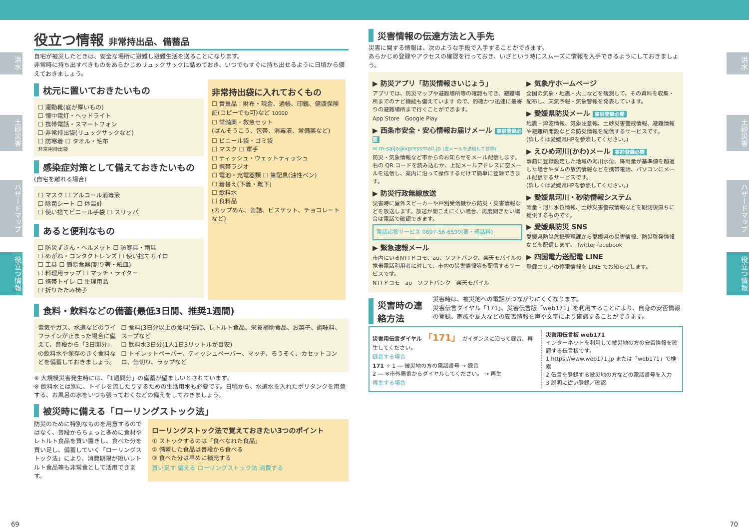洪水
土砂災害
ハザードマップ
役立つ情報
洪水
土砂災害
ハザードマップ
役立つ情報
役立つ情報 非常持出品、備蓄品
自宅が被災したときは、安全な場所に避難し避難生活を送ることになります。
非常時に持ち出すべきものをあらかじめリュックサックに詰めておき、いつでもすぐに持ち出せるように日頃から備えておきましょう。
枕元に置いておきたいもの
☐ 運動靴(底が厚いもの)
☐ 懐中電灯・ヘッドライト
☐ 携帯電話・スマートフォン
☐ 非常持出袋(リュックサックなど)
☐ 防寒着 ☐ タオル・毛布
非常用持出袋
感染症対策として備えておきたいもの
(自宅を離れる場合)
☐ マスク ☐ アルコール消毒液
☐ 除菌シート ☐ 体温計
☐ 使い捨てビニール手袋 ☐ スリッパ
あると便利なもの
☐ 防災ずきん・ヘルメット ☐ 防寒具・雨具
☐ めがね・コンタクトレンズ ☐ 使い捨てカイロ
☐ 工具 ☐ 簡易食器(割り箸・紙皿)
☐ 料理用ラップ ☐ マッチ・ライター
☐ 携帯トイレ ☐ 生理用品
☐ 折りたたみ椅子
非常持出袋に入れておくもの
☐ 貴重品：財布・現金、通帳、印鑑、健康保険証(コピーでも可)など 10000
☐ 常備薬・救急セット
(ばんそうこう、包帯、消毒液、常備薬など)
☐ ビニール袋・ゴミ袋
☐ マスク ☐ 軍手
☐ ティッシュ・ウェットティッシュ
☐ 携帯ラジオ
☐ 電池・充電器類 ☐ 筆記具(油性ペン)
☐ 着替え(下着・靴下)
☐ 飲料水
☐ 食料品
(カップめん、缶詰、ビスケット、チョコレートなど)
食料・飲料などの備蓄(最低3日間、推奨1週間)
電気やガス、水道などのライフラインが止まった場合に備えて、普段から「3日間分」の飲料水や保存のきく食料などを備蓄しておきましょう。
☐ 食料(3日分以上の食料)缶詰、レトルト食品、栄養補助食品、お菓子、調味料、スープなど
☐ 飲料水3日分(1人1日3リットルが目安)
☐ トイレットペーパー、ティッシュペーパー、マッチ、ろうそく、カセットコンロ、缶切り、ラップなど
※ 大規模災害発生時には、「1週間分」の備蓄が望ましいとされています。
※ 飲料水とは別に、トイレを流したりするための生活用水も必要です。日頃から、水道水を入れたポリタンクを用意する、お風呂の水をいつも張っておくなどの備えをしておきましょう。
被災時に備える「ローリングストック法」
防災のために特別なものを用意するのではなく、普段からちょっと多めに食材やレトルト食品を買い置きし、食べた分を買い足し、備蓄していく「ローリングストック法」により、消費期限が短いレトルト食品等も非常食として活用できます。
ローリングストック法で覚えておきたい3つのポイント
① ストックするのは「食べなれた食品」
② 備蓄した食品は普段から食べる
③ 食べた分は早めに補充する
買い足す 備える ローリングストック法 消費する
災害情報の伝達方法と入手先
災害に関する情報は、次のような手段で入手することができます。
あらかじめ登録やアクセスの確認を行っておき、いざという時にスムーズに情報を入手できるようにしておきましょう。
▶ 防災アプリ「防災情報さいじょう」
アプリでは、防災マップや避難場所等の確認もでき、避難場所までのナビ機能も備えています ので、的確かつ迅速に最寄りの避難場所まで行くことができます。
App Store　Google Play
▶ 西条市安全・安心情報お届けメール 事前登録必要
✉ m-saijo@xpressmail.jp (空メールを送信して登録)
防災・気象情報など市からのお知らせをメール配信します。右の QR コードを読み込むか、上記メールアドレスに空メールを送信し、案内に沿って操作するだけで簡単に登録できます。
▶ 防災行政無線放送
災害時に屋外スピーカーや戸別受信機から防災・災害情報などを放送します。放送が聞こえにくい場合、再度聞きたい場合は電話で確認できます。
電話応答サービス 0897-56-6599(要・通話料)
▶ 緊急速報メール
市内にいるNTTドコモ、au、ソフトバンク、楽天モバイルの携帯電話利用者に対して、市内の災害情報等を配信するサービスです。
NTTドコモ　au　ソフトバンク　楽天モバイル
▶ 気象庁ホームページ
全国の気象・地震・火山などを観測して、その資料を収集・配布し、天気予報・気象警報を発表しています。
▶ 愛媛県防災メール 事前登録必要
地震・津波情報、気象注意報、土砂災害警戒情報、避難情報や避難所開設などの防災情報を配信するサービスです。
(詳しくは愛媛県HPを参照してください。)
▶ えひめ河川(かわ)メール 事前登録必要
事前に登録設定した地域の河川水位、降雨量が基準値を超過した場合やダムの放流情報などを携帯電話、パソコンにメール配信するサービスです。
(詳しくは愛媛県HPを参照してください。)
▶ 愛媛県河川・砂防情報システム
雨量・河川水位情報、土砂災害警戒情報などを観測後直ちに提供するものです。
▶ 愛媛県防災 SNS
愛媛県防災危機管理課から愛媛県の災害情報、防災啓発情報などを配信します。 Twitter facebook
▶ 四国電力送配電 LINE
登録エリアの停電情報を LINE でお知らせします。
災害時の連絡方法
災害時は、被災地への電話がつながりにくくなります。
災害伝言ダイヤル「171」、災害伝言版「web171」を利用することにより、自身の安否情報の登録、家族や友人などの安否情報を声や文字により確認することができます。
災害用伝言ダイヤル 「171」 ガイダンスに沿って録音、再生してください。
録音する場合
171 + 1 ― 被災地の方の電話番号 → 録音
2 ― ※市外局番からダイヤルしてください。 → 再生
再生する場合
災害用伝言板 web171
インターネットを利用して被災地の方の安否情報を確認する伝言板です。
1 https://www.web171.jp または「web171」で検索
2 伝言を登録する被災地の方などの電話番号を入力
3 説明に従い登録／確認
69 70